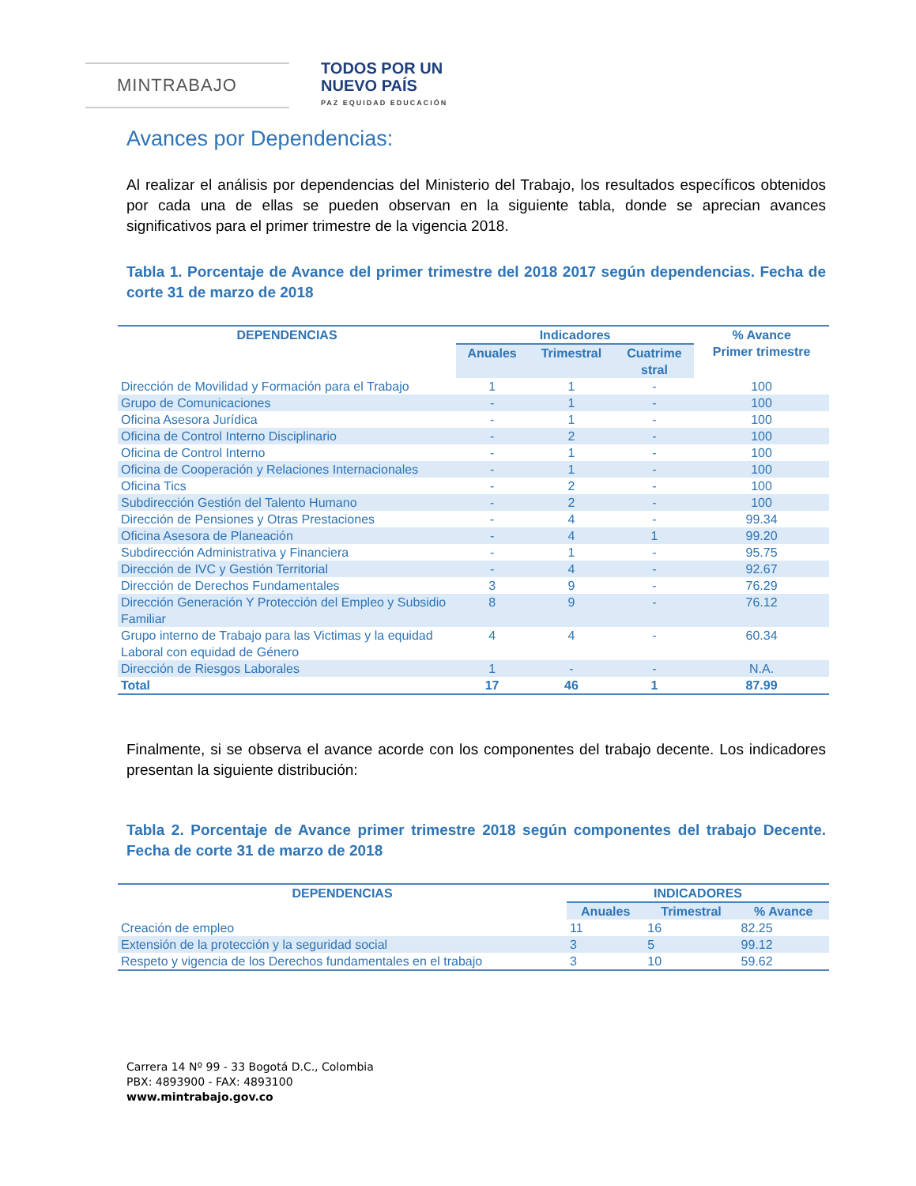MINTRABAJO
TODOS POR UN
NUEVO PAÍS
PAZ EQUIDAD EDUCACIÓN
Avances por Dependencias:
Al realizar el análisis por dependencias del Ministerio del Trabajo, los resultados específicos obtenidos por cada una de ellas se pueden observan en la siguiente tabla, donde se aprecian avances significativos para el primer trimestre de la vigencia 2018.
Tabla 1. Porcentaje de Avance del primer trimestre del 2018 2017 según dependencias. Fecha de corte 31 de marzo de 2018
| DEPENDENCIAS | Indicadores | | | % Avance Primer trimestre |
| --- | --- | --- | --- | --- |
| | Anuales | Trimestral | Cuatrime stral | |
| Dirección de Movilidad y Formación para el Trabajo | 1 | 1 | - | 100 |
| Grupo de Comunicaciones | - | 1 | - | 100 |
| Oficina Asesora Jurídica | - | 1 | - | 100 |
| Oficina de Control Interno Disciplinario | - | 2 | - | 100 |
| Oficina de Control Interno | - | 1 | - | 100 |
| Oficina de Cooperación y Relaciones Internacionales | - | 1 | - | 100 |
| Oficina Tics | - | 2 | - | 100 |
| Subdirección Gestión del Talento Humano | - | 2 | - | 100 |
| Dirección de Pensiones y Otras Prestaciones | - | 4 | - | 99.34 |
| Oficina Asesora de Planeación | - | 4 | 1 | 99.20 |
| Subdirección Administrativa y Financiera | - | 1 | - | 95.75 |
| Dirección de IVC y Gestión Territorial | - | 4 | - | 92.67 |
| Dirección de Derechos Fundamentales | 3 | 9 | - | 76.29 |
| Dirección Generación Y Protección del Empleo y Subsidio Familiar | 8 | 9 | - | 76.12 |
| Grupo interno de Trabajo para las Victimas y la equidad Laboral con equidad de Género | 4 | 4 | - | 60.34 |
| Dirección de Riesgos Laborales | 1 | - | - | N.A. |
| Total | 17 | 46 | 1 | 87.99 |
Finalmente, si se observa el avance acorde con los componentes del trabajo decente. Los indicadores presentan la siguiente distribución:
Tabla 2. Porcentaje de Avance primer trimestre 2018 según componentes del trabajo Decente. Fecha de corte 31 de marzo de 2018
| DEPENDENCIAS | INDICADORES | | |
| --- | --- | --- | --- |
| | Anuales | Trimestral | % Avance |
| Creación de empleo | 11 | 16 | 82.25 |
| Extensión de la protección y la seguridad social | 3 | 5 | 99.12 |
| Respeto y vigencia de los Derechos fundamentales en el trabajo | 3 | 10 | 59.62 |
Carrera 14 Nº 99 - 33 Bogotá D.C., Colombia
PBX: 4893900 - FAX: 4893100
www.mintrabajo.gov.co